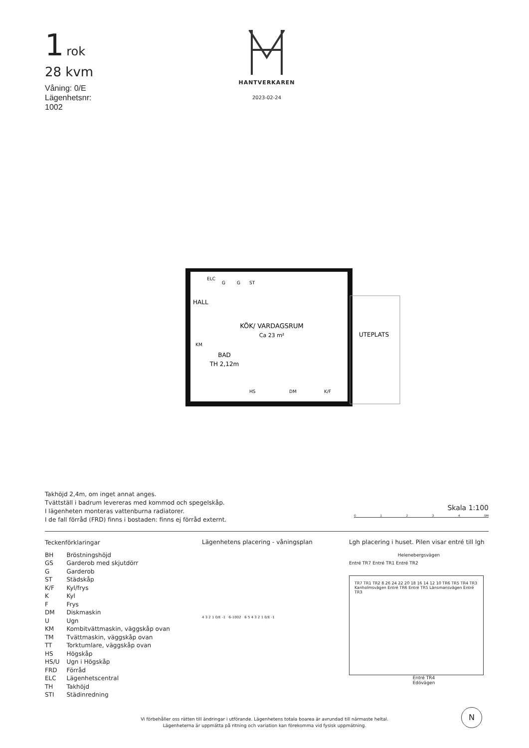1 rok
28 kvm
Våning: 0/E
Lägenhetsnr:
1002
HANTVERKAREN
2023-02-24
KÖK/ VARDAGSRUM
Ca 23 m²
HALL
BAD
TH 2,12m
UTEPLATS
ELC
G
G
ST
KM
HS
DM
K/F
Takhöjd 2,4m, om inget annat anges.
Tvättställ i badrum levereras med kommod och spegelskåp.
I lägenheten monteras vattenburna radiatorer.
I de fall förråd (FRD) finns i bostaden: finns ej förråd externt.
Skala 1:100
0 1 2 3 4 5M
Teckenförklaringar
| BH | Bröstningshöjd |
| GS | Garderob med skjutdörr |
| G | Garderob |
| ST | Städskåp |
| K/F | Kyl/frys |
| K | Kyl |
| F | Frys |
| DM | Diskmaskin |
| U | Ugn |
| KM | Kombitvättmaskin, väggskåp ovan |
| TM | Tvättmaskin, väggskåp ovan |
| TT | Torktumlare, väggskåp ovan |
| HS | Högskåp |
| HS/U | Ugn i Högskåp |
| FRD | Förråd |
| ELC | Lägenhetscentral |
| TH | Takhöjd |
| STI | Städinredning |
Lägenhetens placering - våningsplan
4 3 2 1 0/E -1 6-1002 6 5 4 3 2 1 0/E -1
Lgh placering i huset. Pilen visar entré till lgh
Helenebergsvägen
Entré TR7 Entré TR1 Entré TR2
TR7 TR1 TR2 8 26 24 22 20 18 16 14 12 10 TR6 TR5 TR4 TR3
Kanholmsvägen Entré TR6 Entré TR5 Länsmansvägen Entré TR3
Entré TR4
Edövägen
Vi förbehåller oss rätten till ändringar i utförande. Lägenhetens totala boarea är avrundad till närmaste heltal.
Lägenheterna är uppmätta på ritning och variation kan förekomma vid fysisk uppmätning.
N